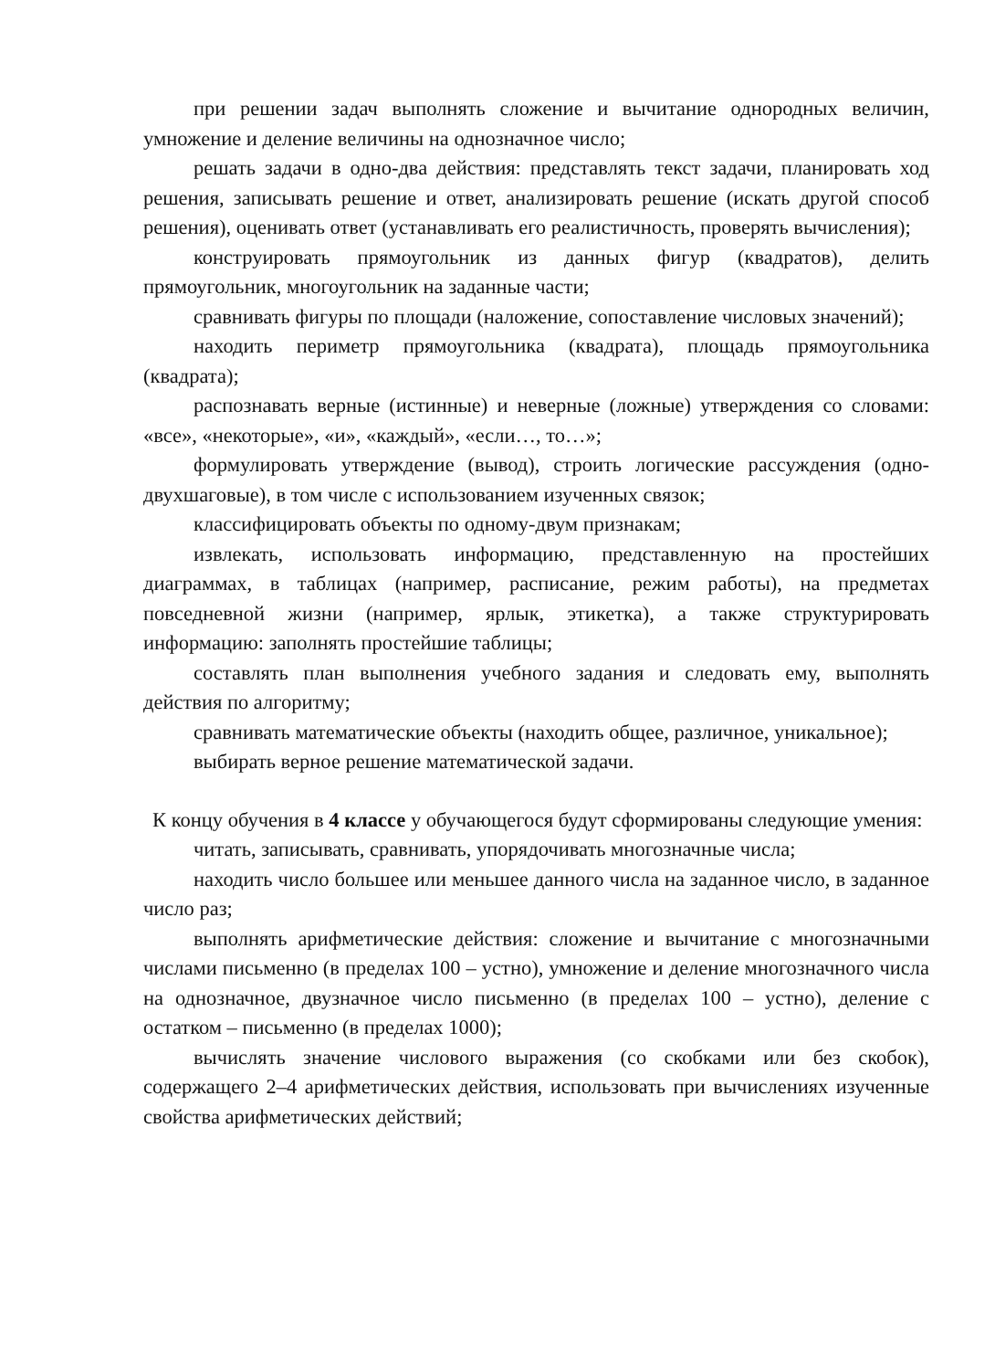при решении задач выполнять сложение и вычитание однородных величин, умножение и деление величины на однозначное число;
решать задачи в одно-два действия: представлять текст задачи, планировать ход решения, записывать решение и ответ, анализировать решение (искать другой способ решения), оценивать ответ (устанавливать его реалистичность, проверять вычисления);
конструировать прямоугольник из данных фигур (квадратов), делить прямоугольник, многоугольник на заданные части;
сравнивать фигуры по площади (наложение, сопоставление числовых значений);
находить периметр прямоугольника (квадрата), площадь прямоугольника (квадрата);
распознавать верные (истинные) и неверные (ложные) утверждения со словами: «все», «некоторые», «и», «каждый», «если…, то…»;
формулировать утверждение (вывод), строить логические рассуждения (одно-двухшаговые), в том числе с использованием изученных связок;
классифицировать объекты по одному-двум признакам;
извлекать, использовать информацию, представленную на простейших диаграммах, в таблицах (например, расписание, режим работы), на предметах повседневной жизни (например, ярлык, этикетка), а также структурировать информацию: заполнять простейшие таблицы;
составлять план выполнения учебного задания и следовать ему, выполнять действия по алгоритму;
сравнивать математические объекты (находить общее, различное, уникальное);
выбирать верное решение математической задачи.
К концу обучения в 4 классе у обучающегося будут сформированы следующие умения:
читать, записывать, сравнивать, упорядочивать многозначные числа;
находить число большее или меньшее данного числа на заданное число, в заданное число раз;
выполнять арифметические действия: сложение и вычитание с многозначными числами письменно (в пределах 100 – устно), умножение и деление многозначного числа на однозначное, двузначное число письменно (в пределах 100 – устно), деление с остатком – письменно (в пределах 1000);
вычислять значение числового выражения (со скобками или без скобок), содержащего 2–4 арифметических действия, использовать при вычислениях изученные свойства арифметических действий;